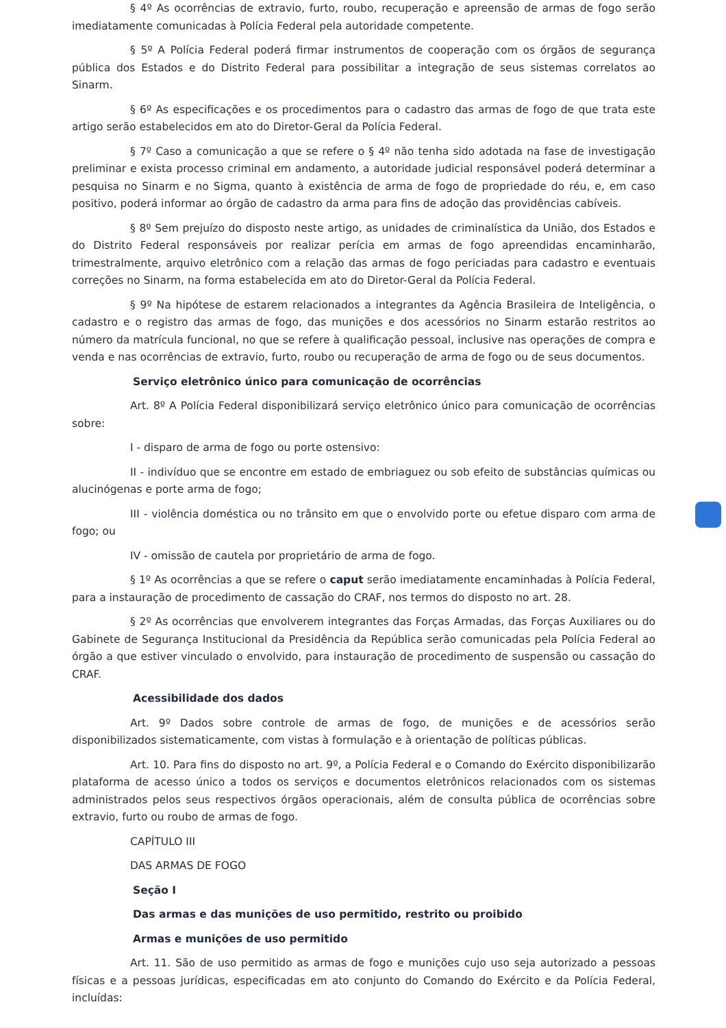§ 4º As ocorrências de extravio, furto, roubo, recuperação e apreensão de armas de fogo serão imediatamente comunicadas à Polícia Federal pela autoridade competente.
§ 5º A Polícia Federal poderá firmar instrumentos de cooperação com os órgãos de segurança pública dos Estados e do Distrito Federal para possibilitar a integração de seus sistemas correlatos ao Sinarm.
§ 6º As especificações e os procedimentos para o cadastro das armas de fogo de que trata este artigo serão estabelecidos em ato do Diretor-Geral da Polícia Federal.
§ 7º Caso a comunicação a que se refere o § 4º não tenha sido adotada na fase de investigação preliminar e exista processo criminal em andamento, a autoridade judicial responsável poderá determinar a pesquisa no Sinarm e no Sigma, quanto à existência de arma de fogo de propriedade do réu, e, em caso positivo, poderá informar ao órgão de cadastro da arma para fins de adoção das providências cabíveis.
§ 8º Sem prejuízo do disposto neste artigo, as unidades de criminalística da União, dos Estados e do Distrito Federal responsáveis por realizar perícia em armas de fogo apreendidas encaminharão, trimestralmente, arquivo eletrônico com a relação das armas de fogo periciadas para cadastro e eventuais correções no Sinarm, na forma estabelecida em ato do Diretor-Geral da Polícia Federal.
§ 9º Na hipótese de estarem relacionados a integrantes da Agência Brasileira de Inteligência, o cadastro e o registro das armas de fogo, das munições e dos acessórios no Sinarm estarão restritos ao número da matrícula funcional, no que se refere à qualificação pessoal, inclusive nas operações de compra e venda e nas ocorrências de extravio, furto, roubo ou recuperação de arma de fogo ou de seus documentos.
Serviço eletrônico único para comunicação de ocorrências
Art. 8º A Polícia Federal disponibilizará serviço eletrônico único para comunicação de ocorrências sobre:
I - disparo de arma de fogo ou porte ostensivo:
II - indivíduo que se encontre em estado de embriaguez ou sob efeito de substâncias químicas ou alucinógenas e porte arma de fogo;
III - violência doméstica ou no trânsito em que o envolvido porte ou efetue disparo com arma de fogo; ou
IV - omissão de cautela por proprietário de arma de fogo.
§ 1º As ocorrências a que se refere o caput serão imediatamente encaminhadas à Polícia Federal, para a instauração de procedimento de cassação do CRAF, nos termos do disposto no art. 28.
§ 2º As ocorrências que envolverem integrantes das Forças Armadas, das Forças Auxiliares ou do Gabinete de Segurança Institucional da Presidência da República serão comunicadas pela Polícia Federal ao órgão a que estiver vinculado o envolvido, para instauração de procedimento de suspensão ou cassação do CRAF.
Acessibilidade dos dados
Art. 9º Dados sobre controle de armas de fogo, de munições e de acessórios serão disponibilizados sistematicamente, com vistas à formulação e à orientação de políticas públicas.
Art. 10. Para fins do disposto no art. 9º, a Polícia Federal e o Comando do Exército disponibilizarão plataforma de acesso único a todos os serviços e documentos eletrônicos relacionados com os sistemas administrados pelos seus respectivos órgãos operacionais, além de consulta pública de ocorrências sobre extravio, furto ou roubo de armas de fogo.
CAPÍTULO III
DAS ARMAS DE FOGO
Seção I
Das armas e das munições de uso permitido, restrito ou proibido
Armas e munições de uso permitido
Art. 11. São de uso permitido as armas de fogo e munições cujo uso seja autorizado a pessoas físicas e a pessoas jurídicas, especificadas em ato conjunto do Comando do Exército e da Polícia Federal, incluídas: